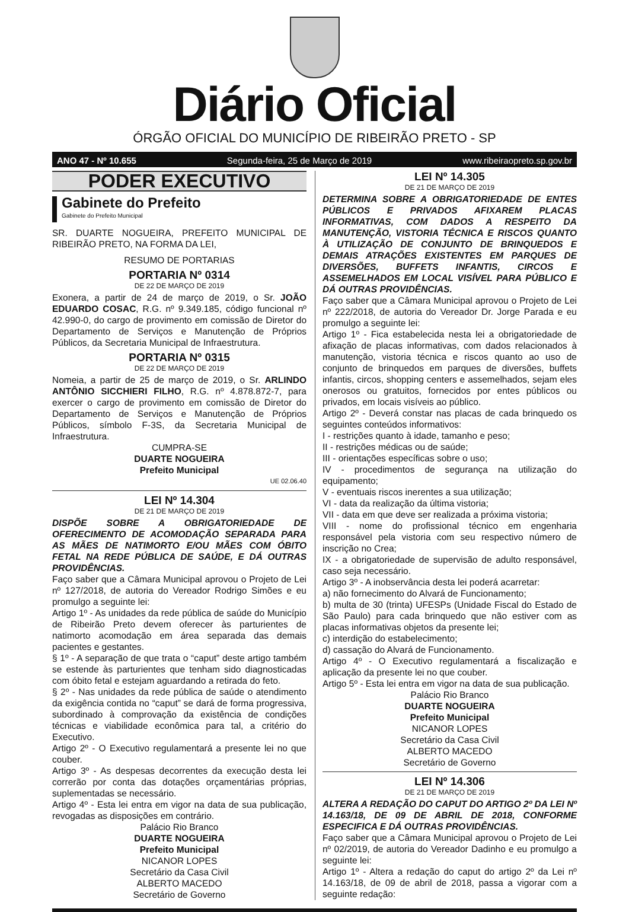Diário Oficial
ÓRGÃO OFICIAL DO MUNICÍPIO DE RIBEIRÃO PRETO - SP
ANO 47 - Nº 10.655 Segunda-feira, 25 de Março de 2019 www.ribeiraopreto.sp.gov.br
PODER EXECUTIVO
Gabinete do Prefeito
Gabinete do Prefeito Municipal
SR. DUARTE NOGUEIRA, PREFEITO MUNICIPAL DE RIBEIRÃO PRETO, NA FORMA DA LEI,
RESUMO DE PORTARIAS
PORTARIA Nº 0314
DE 22 DE MARÇO DE 2019
Exonera, a partir de 24 de março de 2019, o Sr. JOÃO EDUARDO COSAC, R.G. nº 9.349.185, código funcional nº 42.990-0, do cargo de provimento em comissão de Diretor do Departamento de Serviços e Manutenção de Próprios Públicos, da Secretaria Municipal de Infraestrutura.
PORTARIA Nº 0315
DE 22 DE MARÇO DE 2019
Nomeia, a partir de 25 de março de 2019, o Sr. ARLINDO ANTÔNIO SICCHIERI FILHO, R.G. nº 4.878.872-7, para exercer o cargo de provimento em comissão de Diretor do Departamento de Serviços e Manutenção de Próprios Públicos, símbolo F-3S, da Secretaria Municipal de Infraestrutura.
CUMPRA-SE
DUARTE NOGUEIRA
Prefeito Municipal
UE 02.06.40
LEI Nº 14.304
DE 21 DE MARÇO DE 2019
DISPÕE SOBRE A OBRIGATORIEDADE DE OFERECIMENTO DE ACOMODAÇÃO SEPARADA PARA AS MÃES DE NATIMORTO E/OU MÃES COM ÓBITO FETAL NA REDE PÚBLICA DE SAÚDE, E DÁ OUTRAS PROVIDÊNCIAS.
Faço saber que a Câmara Municipal aprovou o Projeto de Lei nº 127/2018, de autoria do Vereador Rodrigo Simões e eu promulgo a seguinte lei:
Artigo 1º - As unidades da rede pública de saúde do Município de Ribeirão Preto devem oferecer às parturientes de natimorto acomodação em área separada das demais pacientes e gestantes.
§ 1º - A separação de que trata o “caput” deste artigo também se estende às parturientes que tenham sido diagnosticadas com óbito fetal e estejam aguardando a retirada do feto.
§ 2º - Nas unidades da rede pública de saúde o atendimento da exigência contida no “caput” se dará de forma progressiva, subordinado à comprovação da existência de condições técnicas e viabilidade econômica para tal, a critério do Executivo.
Artigo 2º - O Executivo regulamentará a presente lei no que couber.
Artigo 3º - As despesas decorrentes da execução desta lei correrão por conta das dotações orçamentárias próprias, suplementadas se necessário.
Artigo 4º - Esta lei entra em vigor na data de sua publicação, revogadas as disposições em contrário.
Palácio Rio Branco
DUARTE NOGUEIRA
Prefeito Municipal
NICANOR LOPES
Secretário da Casa Civil
ALBERTO MACEDO
Secretário de Governo
LEI Nº 14.305
DE 21 DE MARÇO DE 2019
DETERMINA SOBRE A OBRIGATORIEDADE DE ENTES PÚBLICOS E PRIVADOS AFIXAREM PLACAS INFORMATIVAS, COM DADOS A RESPEITO DA MANUTENÇÃO, VISTORIA TÉCNICA E RISCOS QUANTO À UTILIZAÇÃO DE CONJUNTO DE BRINQUEDOS E DEMAIS ATRAÇÕES EXISTENTES EM PARQUES DE DIVERSÕES, BUFFETS INFANTIS, CIRCOS E ASSEMELHADOS EM LOCAL VISÍVEL PARA PÚBLICO E DÁ OUTRAS PROVIDÊNCIAS.
Faço saber que a Câmara Municipal aprovou o Projeto de Lei nº 222/2018, de autoria do Vereador Dr. Jorge Parada e eu promulgo a seguinte lei:
Artigo 1º - Fica estabelecida nesta lei a obrigatoriedade de afixação de placas informativas, com dados relacionados à manutenção, vistoria técnica e riscos quanto ao uso de conjunto de brinquedos em parques de diversões, buffets infantis, circos, shopping centers e assemelhados, sejam eles onerosos ou gratuitos, fornecidos por entes públicos ou privados, em locais visíveis ao público.
Artigo 2º - Deverá constar nas placas de cada brinquedo os seguintes conteúdos informativos:
I - restrições quanto à idade, tamanho e peso;
II - restrições médicas ou de saúde;
III - orientações específicas sobre o uso;
IV - procedimentos de segurança na utilização do equipamento;
V - eventuais riscos inerentes a sua utilização;
VI - data da realização da última vistoria;
VII - data em que deve ser realizada a próxima vistoria;
VIII - nome do profissional técnico em engenharia responsável pela vistoria com seu respectivo número de inscrição no Crea;
IX - a obrigatoriedade de supervisão de adulto responsável, caso seja necessário.
Artigo 3º - A inobservância desta lei poderá acarretar:
a) não fornecimento do Alvará de Funcionamento;
b) multa de 30 (trinta) UFESPs (Unidade Fiscal do Estado de São Paulo) para cada brinquedo que não estiver com as placas informativas objetos da presente lei;
c) interdição do estabelecimento;
d) cassação do Alvará de Funcionamento.
Artigo 4º - O Executivo regulamentará a fiscalização e aplicação da presente lei no que couber.
Artigo 5º - Esta lei entra em vigor na data de sua publicação.
Palácio Rio Branco
DUARTE NOGUEIRA
Prefeito Municipal
NICANOR LOPES
Secretário da Casa Civil
ALBERTO MACEDO
Secretário de Governo
LEI Nº 14.306
DE 21 DE MARÇO DE 2019
ALTERA A REDAÇÃO DO CAPUT DO ARTIGO 2º DA LEI Nº 14.163/18, DE 09 DE ABRIL DE 2018, CONFORME ESPECIFICA E DÁ OUTRAS PROVIDÊNCIAS.
Faço saber que a Câmara Municipal aprovou o Projeto de Lei nº 02/2019, de autoria do Vereador Dadinho e eu promulgo a seguinte lei:
Artigo 1º - Altera a redação do caput do artigo 2º da Lei nº 14.163/18, de 09 de abril de 2018, passa a vigorar com a seguinte redação: